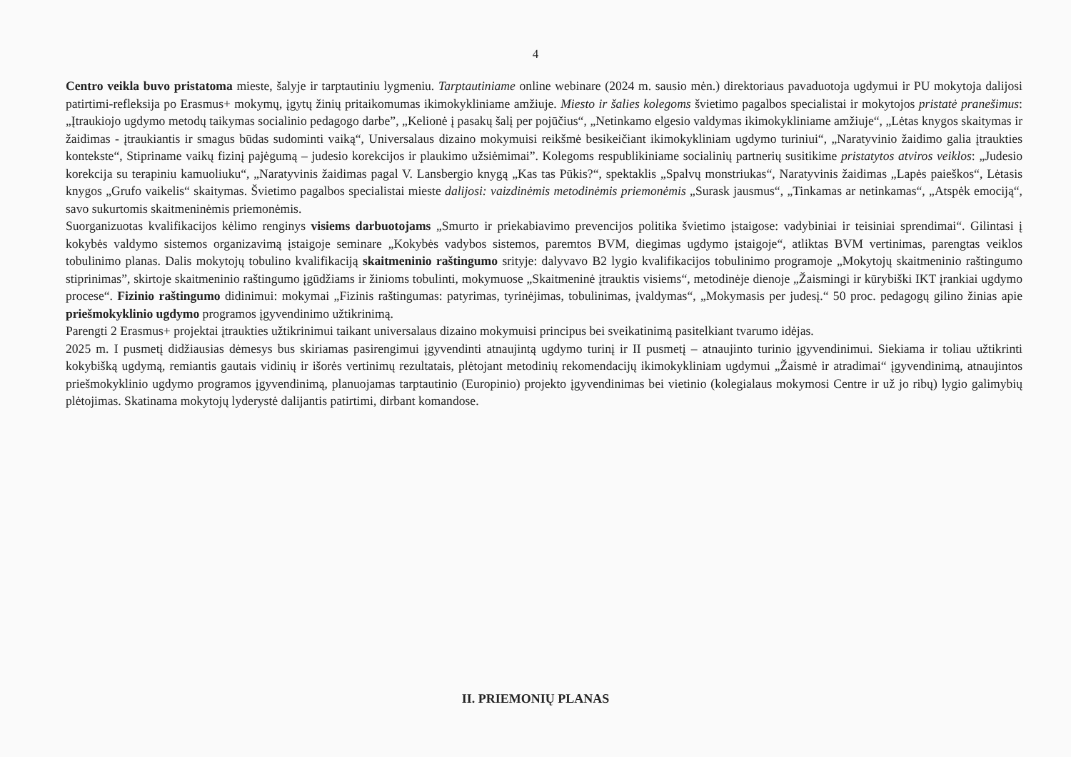4
Centro veikla buvo pristatoma mieste, šalyje ir tarptautiniu lygmeniu. Tarptautiniame online webinare (2024 m. sausio mėn.) direktoriaus pavaduotoja ugdymui ir PU mokytoja dalijosi patirtimi-refleksija po Erasmus+ mokymų, įgytų žinių pritaikomumas ikimokykliniame amžiuje. Miesto ir šalies kolegoms švietimo pagalbos specialistai ir mokytojos pristatė pranešimus: „Įtraukiojo ugdymo metodų taikymas socialinio pedagogo darbe”, „Kelionė į pasakų šalį per pojūčius“, „Netinkamo elgesio valdymas ikimokykliniame amžiuje“, „Lėtas knygos skaitymas ir žaidimas - įtraukiantis ir smagus būdas sudominti vaiką“, Universalaus dizaino mokymuisi reikšmė besikeičiant ikimokykliniam ugdymo turiniui“, „Naratyvinio žaidimo galia įtraukties kontekste“, Stipriname vaikų fizinį pajėgumą – judesio korekcijos ir plaukimo užsiėmimai”. Kolegoms respublikiniame socialinių partnerių susitikime pristatytos atviros veiklos: „Judesio korekcija su terapiniu kamuoliuku“, „Naratyvinis žaidimas pagal V. Lansbergio knygą „Kas tas Pūkis?“, spektaklis „Spalvų monstriukas“, Naratyvinis žaidimas „Lapės paieškos“, Lėtasis knygos „Grufo vaikelis“ skaitymas. Švietimo pagalbos specialistai mieste dalijosi: vaizdinėmis metodinėmis priemonėmis „Surask jausmus“, „Tinkamas ar netinkamas“, „Atspėk emociją“, savo sukurtomis skaitmeninėmis priemonėmis.
Suorganizuotas kvalifikacijos kėlimo renginys visiems darbuotojams „Smurto ir priekabiavimo prevencijos politika švietimo įstaigose: vadybiniai ir teisiniai sprendimai“. Gilintasi į kokybės valdymo sistemos organizavimą įstaigoje seminare „Kokybės vadybos sistemos, paremtos BVM, diegimas ugdymo įstaigoje“, atliktas BVM vertinimas, parengtas veiklos tobulinimo planas. Dalis mokytojų tobulino kvalifikaciją skaitmeninio raštingumo srityje: dalyvavo B2 lygio kvalifikacijos tobulinimo programoje „Mokytojų skaitmeninio raštingumo stiprinimas”, skirtoje skaitmeninio raštingumo įgūdžiams ir žinioms tobulinti, mokymuose „Skaitmeninė įtrauktis visiems“, metodinėje dienoje „Žaismingi ir kūrybiški IKT įrankiai ugdymo procese“. Fizinio raštingumo didinimui: mokymai „Fizinis raštingumas: patyrimas, tyrinėjimas, tobulinimas, įvaldymas“, „Mokymasis per judesį.“ 50 proc. pedagogų gilino žinias apie priešmokyklinio ugdymo programos įgyvendinimo užtikrinimą.
Parengti 2 Erasmus+ projektai įtraukties užtikrinimui taikant universalaus dizaino mokymuisi principus bei sveikatinimą pasitelkiant tvarumo idėjas.
2025 m. I pusmetį didžiausias dėmesys bus skiriamas pasirengimui įgyvendinti atnaujintą ugdymo turinį ir II pusmetį – atnaujinto turinio įgyvendinimui. Siekiama ir toliau užtikrinti kokybišką ugdymą, remiantis gautais vidinių ir išorės vertinimų rezultatais, plėtojant metodinių rekomendacijų ikimokykliniam ugdymui „Žaismė ir atradimai“ įgyvendinimą, atnaujintos priešmokyklinio ugdymo programos įgyvendinimą, planuojamas tarptautinio (Europinio) projekto įgyvendinimas bei vietinio (kolegialaus mokymosi Centre ir už jo ribų) lygio galimybių plėtojimas. Skatinama mokytojų lyderystė dalijantis patirtimi, dirbant komandose.
II. PRIEMONIŲ PLANAS